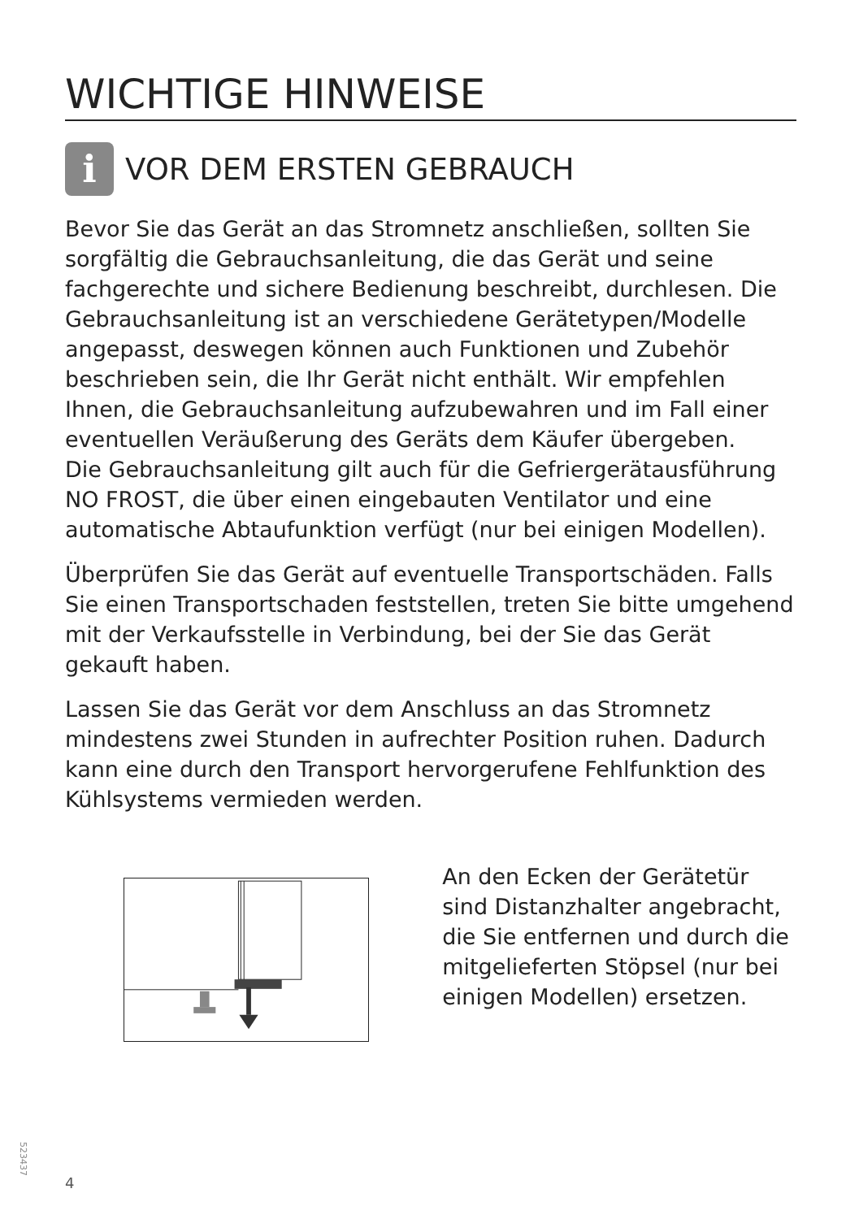WICHTIGE HINWEISE
i VOR DEM ERSTEN GEBRAUCH
Bevor Sie das Gerät an das Stromnetz anschließen, sollten Sie sorgfältig die Gebrauchsanleitung, die das Gerät und seine fachgerechte und sichere Bedienung beschreibt, durchlesen. Die Gebrauchsanleitung ist an verschiedene Gerätetypen/Modelle angepasst, deswegen können auch Funktionen und Zubehör beschrieben sein, die Ihr Gerät nicht enthält. Wir empfehlen Ihnen, die Gebrauchsanleitung aufzubewahren und im Fall einer eventuellen Veräußerung des Geräts dem Käufer übergeben.
Die Gebrauchsanleitung gilt auch für die Gefriergerätausführung NO FROST, die über einen eingebauten Ventilator und eine automatische Abtaufunktion verfügt (nur bei einigen Modellen).
Überprüfen Sie das Gerät auf eventuelle Transportschäden. Falls Sie einen Transportschaden feststellen, treten Sie bitte umgehend mit der Verkaufsstelle in Verbindung, bei der Sie das Gerät gekauft haben.
Lassen Sie das Gerät vor dem Anschluss an das Stromnetz mindestens zwei Stunden in aufrechter Position ruhen. Dadurch kann eine durch den Transport hervorgerufene Fehlfunktion des Kühlsystems vermieden werden.
An den Ecken der Gerätetür sind Distanzhalter angebracht, die Sie entfernen und durch die mitgelieferten Stöpsel (nur bei einigen Modellen) ersetzen.
523437
4